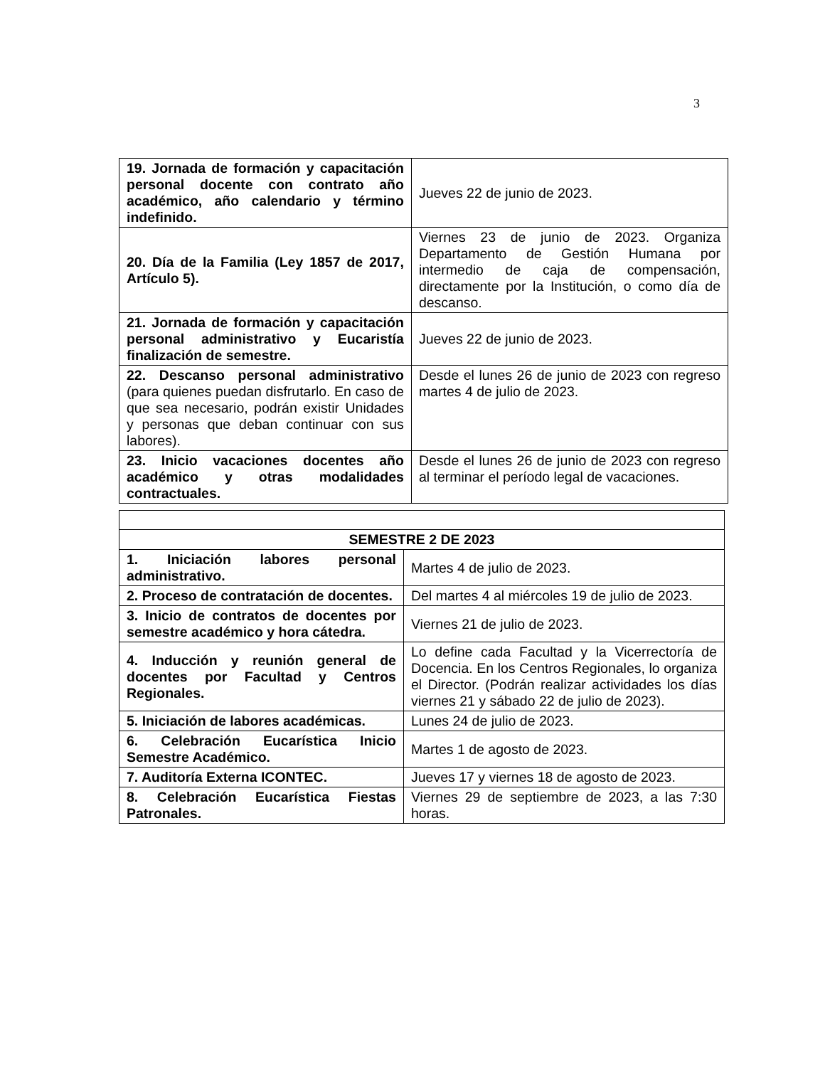3
| 19. Jornada de formación y capacitación personal docente con contrato año académico, año calendario y término indefinido. | Jueves 22 de junio de 2023. |
| 20. Día de la Familia (Ley 1857 de 2017, Artículo 5). | Viernes 23 de junio de 2023. Organiza Departamento de Gestión Humana por intermedio de caja de compensación, directamente por la Institución, o como día de descanso. |
| 21. Jornada de formación y capacitación personal administrativo y Eucaristía finalización de semestre. | Jueves 22 de junio de 2023. |
| 22. Descanso personal administrativo (para quienes puedan disfrutarlo. En caso de que sea necesario, podrán existir Unidades y personas que deban continuar con sus labores). | Desde el lunes 26 de junio de 2023 con regreso martes 4 de julio de 2023. |
| 23. Inicio vacaciones docentes año académico y otras modalidades contractuales. | Desde el lunes 26 de junio de 2023 con regreso al terminar el período legal de vacaciones. |
| SEMESTRE 2 DE 2023 | |
| 1. Iniciación labores personal administrativo. | Martes 4 de julio de 2023. |
| 2. Proceso de contratación de docentes. | Del martes 4 al miércoles 19 de julio de 2023. |
| 3. Inicio de contratos de docentes por semestre académico y hora cátedra. | Viernes 21 de julio de 2023. |
| 4. Inducción y reunión general de docentes por Facultad y Centros Regionales. | Lo define cada Facultad y la Vicerrectoría de Docencia. En los Centros Regionales, lo organiza el Director. (Podrán realizar actividades los días viernes 21 y sábado 22 de julio de 2023). |
| 5. Iniciación de labores académicas. | Lunes 24 de julio de 2023. |
| 6. Celebración Eucarística Inicio Semestre Académico. | Martes 1 de agosto de 2023. |
| 7. Auditoría Externa ICONTEC. | Jueves 17 y viernes 18 de agosto de 2023. |
| 8. Celebración Eucarística Fiestas Patronales. | Viernes 29 de septiembre de 2023, a las 7:30 horas. |